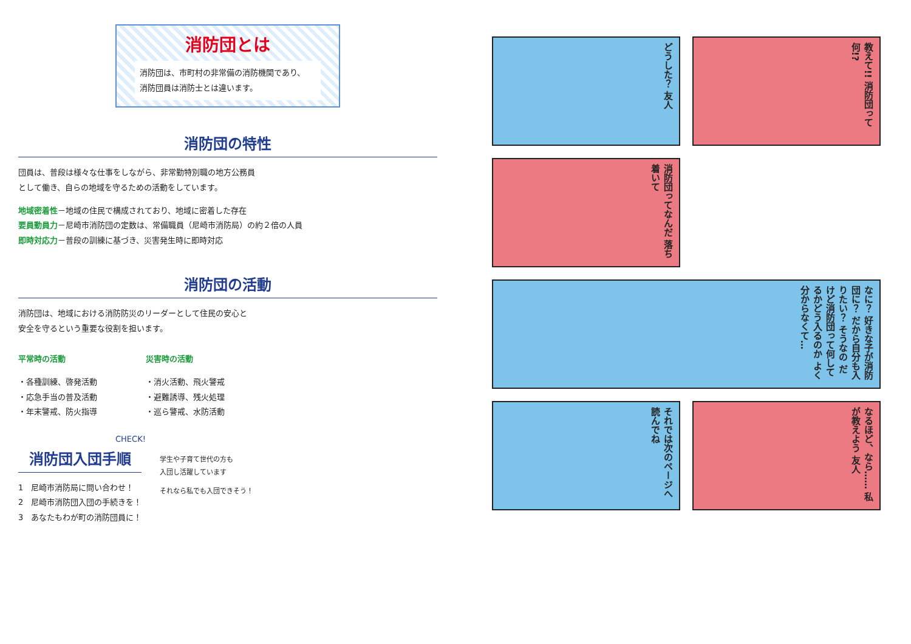消防団とは
消防団は、市町村の非常備の消防機関であり、
消防団員は消防士とは違います。
消防団の特性
団員は、普段は様々な仕事をしながら、非常勤特別職の地方公務員
として働き、自らの地域を守るための活動をしています。
地域密着性－地域の住民で構成されており、地域に密着した存在
要員動員力－尼崎市消防団の定数は、常備職員（尼崎市消防局）の約２倍の人員
即時対応力－普段の訓練に基づき、災害発生時に即時対応
消防団の活動
消防団は、地域における消防防災のリーダーとして住民の安心と
安全を守るという重要な役割を担います。
平常時の活動
・各種訓練、啓発活動
・応急手当の普及活動
・年末警戒、防火指導
災害時の活動
・消火活動、飛火警戒
・避難誘導、残火処理
・巡ら警戒、水防活動
CHECK!
消防団入団手順
1　尼崎市消防局に問い合わせ！
2　尼崎市消防団入団の手続きを！
3　あなたもわが町の消防団員に！
学生や子育て世代の方も
入団し活躍しています
それなら私でも入団できそう！
どうした？ 友人
教えて!! 消防団って何!?
消防団ってなんだ 落ち着いて
なに？ 好きな子が消防団に？ だから自分も入りたい？ そうなの だけど消防団って何してるかどう入るのか よく分からなくて…
それでは次のページへ 読んでね
なるほど、なら…… 私が教えよう 友人